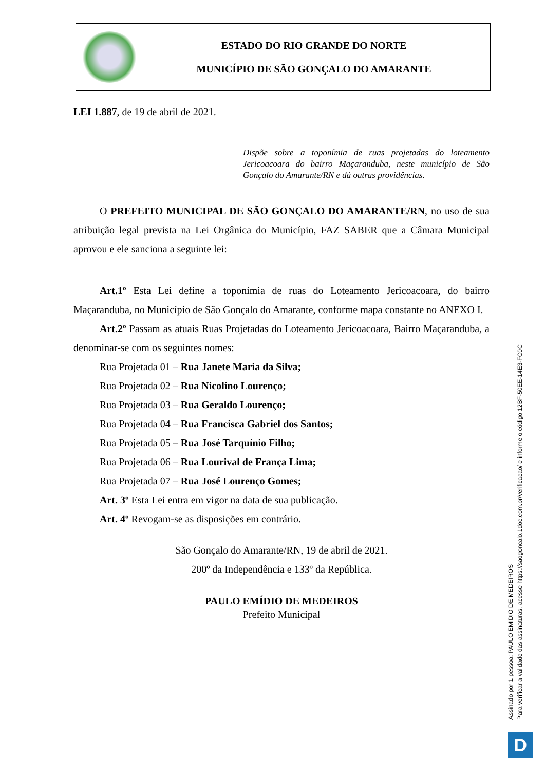ESTADO DO RIO GRANDE DO NORTE
MUNICÍPIO DE SÃO GONÇALO DO AMARANTE
LEI 1.887, de 19 de abril de 2021.
Dispõe sobre a toponímia de ruas projetadas do loteamento Jericoacoara do bairro Maçaranduba, neste município de São Gonçalo do Amarante/RN e dá outras providências.
O PREFEITO MUNICIPAL DE SÃO GONÇALO DO AMARANTE/RN, no uso de sua atribuição legal prevista na Lei Orgânica do Município, FAZ SABER que a Câmara Municipal aprovou e ele sanciona a seguinte lei:
Art.1º Esta Lei define a toponímia de ruas do Loteamento Jericoacoara, do bairro Maçaranduba, no Município de São Gonçalo do Amarante, conforme mapa constante no ANEXO I.
Art.2º Passam as atuais Ruas Projetadas do Loteamento Jericoacoara, Bairro Maçaranduba, a denominar-se com os seguintes nomes:
Rua Projetada 01 – Rua Janete Maria da Silva;
Rua Projetada 02 – Rua Nicolino Lourenço;
Rua Projetada 03 – Rua Geraldo Lourenço;
Rua Projetada 04 – Rua Francisca Gabriel dos Santos;
Rua Projetada 05 – Rua José Tarquínio Filho;
Rua Projetada 06 – Rua Lourival de França Lima;
Rua Projetada 07 – Rua José Lourenço Gomes;
Art. 3º Esta Lei entra em vigor na data de sua publicação.
Art. 4º Revogam-se as disposições em contrário.
São Gonçalo do Amarante/RN, 19 de abril de 2021.
200º da Independência e 133º da República.
PAULO EMÍDIO DE MEDEIROS
Prefeito Municipal
Assinado por 1 pessoa: PAULO EMIDIO DE MEDEIROS
Para verificar a validade das assinaturas, acesse https://saogoncalo.1doc.com.br/verificacao/ e informe o código 12BF-50EE-14E3-FC0C
D